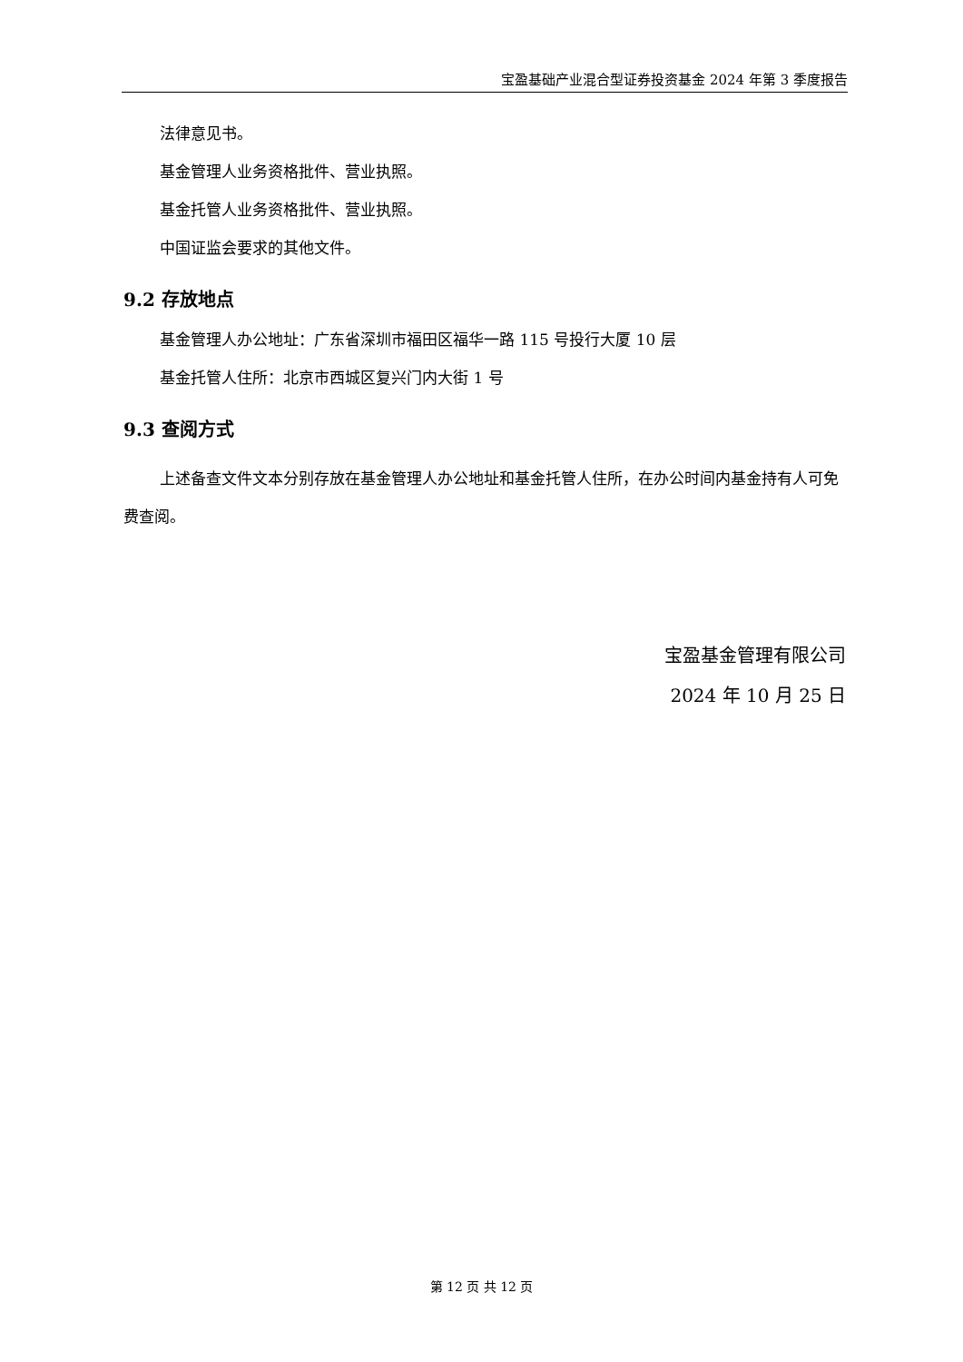宝盈基础产业混合型证券投资基金 2024 年第 3 季度报告
法律意见书。
基金管理人业务资格批件、营业执照。
基金托管人业务资格批件、营业执照。
中国证监会要求的其他文件。
9.2 存放地点
基金管理人办公地址：广东省深圳市福田区福华一路 115 号投行大厦 10 层
基金托管人住所：北京市西城区复兴门内大街 1 号
9.3 查阅方式
上述备查文件文本分别存放在基金管理人办公地址和基金托管人住所，在办公时间内基金持有人可免费查阅。
宝盈基金管理有限公司
2024 年 10 月 25 日
第 12 页 共 12 页